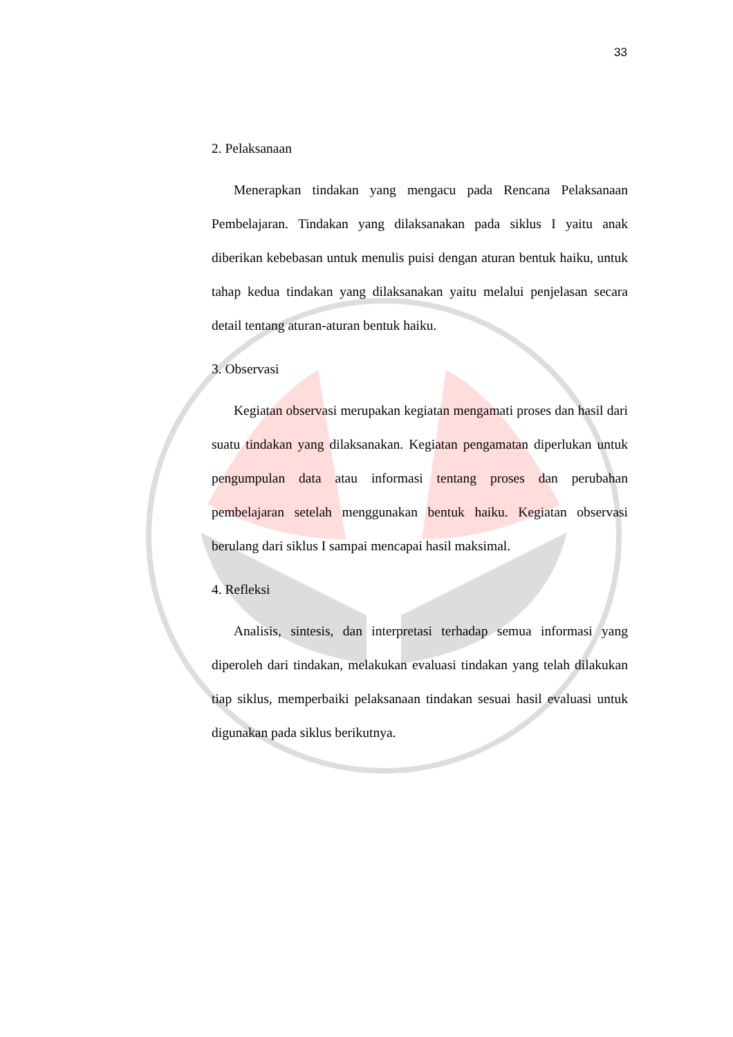33
2. Pelaksanaan
Menerapkan tindakan yang mengacu pada Rencana Pelaksanaan Pembelajaran. Tindakan yang dilaksanakan pada siklus I yaitu anak diberikan kebebasan untuk menulis puisi dengan aturan bentuk haiku, untuk tahap kedua tindakan yang dilaksanakan yaitu melalui penjelasan secara detail tentang aturan-aturan bentuk haiku.
3. Observasi
Kegiatan observasi merupakan kegiatan mengamati proses dan hasil dari suatu tindakan yang dilaksanakan. Kegiatan pengamatan diperlukan untuk pengumpulan data atau informasi tentang proses dan perubahan pembelajaran setelah menggunakan bentuk haiku. Kegiatan observasi berulang dari siklus I sampai mencapai hasil maksimal.
4. Refleksi
Analisis, sintesis, dan interpretasi terhadap semua informasi yang diperoleh dari tindakan, melakukan evaluasi tindakan yang telah dilakukan tiap siklus, memperbaiki pelaksanaan tindakan sesuai hasil evaluasi untuk digunakan pada siklus berikutnya.